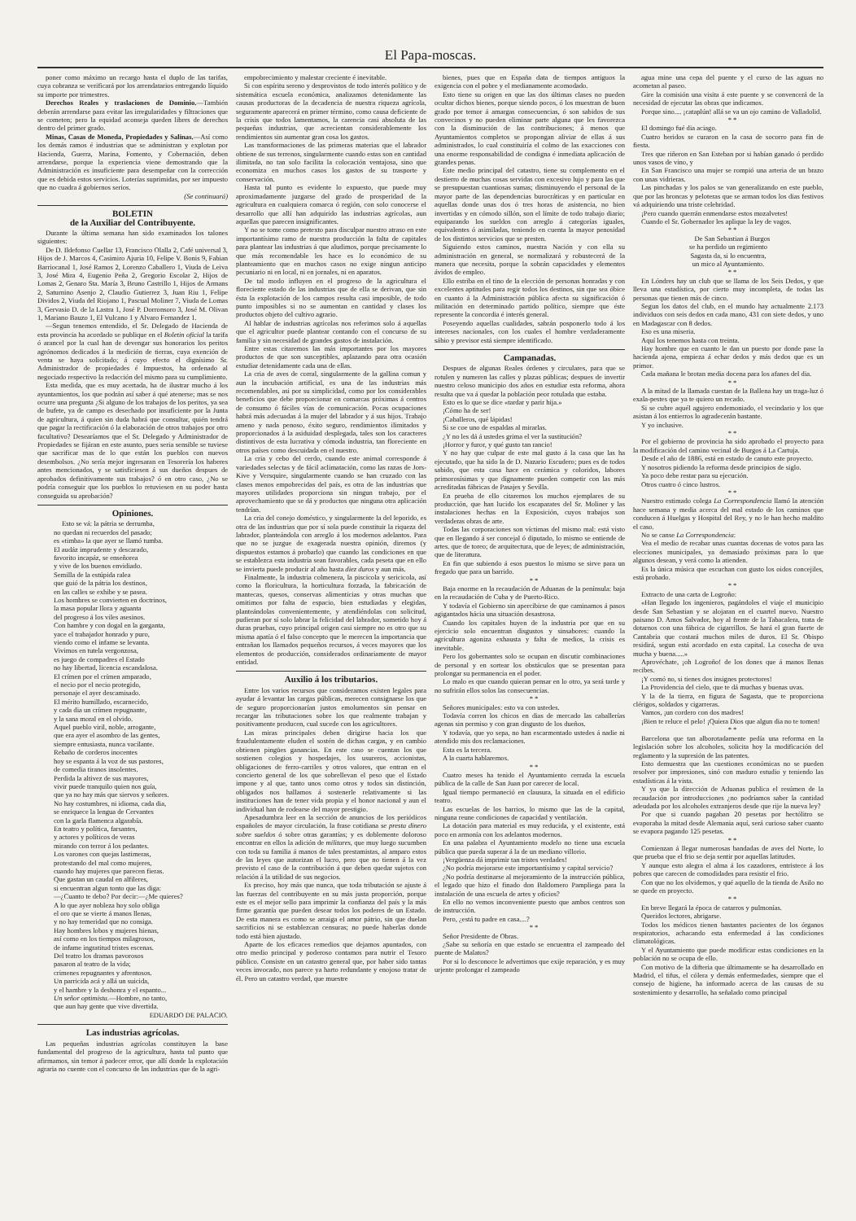El Papa-moscas.
poner como máximo un recargo hasta el duplo de las tarifas, cuya cobranza se verificará por los arrendatarios entregando líquido su importe por trimestres.
Derechos Reales y traslaciones de Dominio.—También deberán arrendarse para evitar las irregularidades y filtraciones que se cometen; pero la equidad aconseja queden libres de derechos dentro del primer grado.
Minas, Casas de Moneda, Propiedades y Salinas.—Así como los demás ramos é industrias que se administran y explotan por Hacienda, Guerra, Marina, Fomento, y Cobernación, deben arrendarse, porque la experiencia viene demostrando que la Administración es insuficiente para desempeñar con la corrección que es debida estos servicios. Loterías suprimidas, por ser impuesto que no cuadra á gobiernos serios.
(Se continuará)
BOLETIN
de la Auxiliar del Contribuyente.
Durante la última semana han sido examinados los talones siguientes:
De D. Ildefonso Cuellar 13, Francisco Olalla 2, Café universal 3, Hijos de J. Marcos 4, Casimiro Ajuria 10, Felipe V. Bonis 9, Fabian Barriocanal 1, José Ramos 2, Lorenzo Caballero 1, Viuda de Leiva 3, José Mira 4, Eugenio Peña 2, Gregorio Escolar 2, Hijos de Lomas 2, Genaro Sta. María 3, Bruno Castrillo 1, Hijos de Armans 2, Saturnino Asenjo 2, Claudio Gutierrez 3, Juan Riu 1, Felipe Dividos 2, Viuda del Riojano 1, Pascual Moliner 7, Viuda de Lomas 3, Gervasio D. de la Lastra 1, José P. Dorronsoro 3, José M. Olivan 1, Mariano Bauzo 1, El Vulcano 1 y Alvaro Fernandez 1.
—Segun tenemos entendido, el Sr. Delegado de Hacienda de esta provincia ha acordado se publique en el Boletin oficial la tarifa ó arancel por la cual han de devengar sus honorarios los peritos agrónomos dedicados á la medición de tierras, cuya exención de venta se haya solicitado; á cuyo efecto el dignísimo Sr. Administrador de propiedades é Impuestos, ha ordenado al negociado respectivo la redacción del mismo para su cumplimiento.
Esta medida, que es muy acertada, ha de ilustrar mucho á los ayuntamientos, los que podrán así saber á qué atenerse; mas se nos ocurre una pregunta ¿Si alguno de los trabajos de los peritos, ya sea de bufete, ya de campo es desechado por insuficiente por la Junta de agricultura, á quien sin duda habrá que consultar, quién tendrá que pagar la rectificación ó la elaboración de otros trabajos por otro facultativo? Desearíamos que el Sr. Delegado y Administrador de Propiedades se fijáran en este asunto, pues seria sensible se tuviese que sacrificar mas de lo que están los pueblos con nuevos desembolsos. ¿No sería mejor ingresaran en Tesorería los haberes antes mencionados, y se satisficiesen á sus dueños despues de aprobados definitivamente sus trabajos? ó en otro caso, ¿No se podría conseguir que los pueblos lo retuviesen en su poder hasta conseguida su aprobación?
Opiniones.
Esto se vá: la pátria se derrumba,
no quedan ni recuerdos del pasado;
es «timba» la que ayer se llamó tumba.
El audáz imprudente y descarado,
favorito incapáz, se enseñorea
y vive de los buenos envidiado.
Semilla de la estúpida ralea
que guió de la pátria los destinos,
en las calles se exhibe y se pasea.
Los hombres se convierten en doctrinos,
la masa popular llora y aguanta
del progreso á los viles asesinos.
Con hambre y con dogal en la garganta,
yace el trabajador honrado y puro,
viendo como el infame se levanta.
Vivimos en tutela vergonzosa,
es juego de compadres el Estado
no hay libertad, licencia escandalosa.
El crímen por el crímen amparado,
el necio por el necio protegido,
personaje el ayer descamisado.
El mérito humillado, escarnecido,
y cada dia un crímen repugnante,
y la sana moral en el olvido.
Aquel pueblo viril, noble, arrogante,
que era ayer el asombro de las gentes,
siempre entusiasta, nunca vacilante.
Rebaño de corderos inocentes
hoy se espanta á la voz de sus pastores,
de comedia tiranos insolentes.
Perdida la altivez de sus mayores,
vivir puede tranquilo quien nos guía,
que ya no hay más que siervos y señores.
No hay costumbres, ni idioma, cada dia,
se enriquece la lengua de Cervantes
con la garla flamenca algarabía.
En teatro y política, farsantes,
y actores y políticos de veras
mirando con terror á los pedantes.
Los varones con quejas lastimeras,
protestando del mal como mujeres,
cuando hay mujeres que parecen fieras.
Que gastan un caudal en alfileres,
si encuentran algun tonto que las diga:
—¿Cuanto te debo? Por decir:—¿Me quieres?
A lo que ayer nobleza hoy solo obliga
el oro que se vierte á manos llenas,
y no hay temeridad que no consiga.
Hay hombres lobos y mujeres hienas,
así como en los tiempos milagrosos,
de infame ingratitud tristes escenas.
Del teatro los dramas pavorosos
pasaron al teatro de la vida;
crimenes repugnantes y afrentosos.
Un parricida acá y allá un suicida,
y el hambre y la deshonra y el espanto...
Un señor optimista.—Hombre, no tanto,
que aun hay gente que vive divertida.
EDUARDO DE PALACIO.
Las industrias agrícolas.
Las pequeñas industrias agrícolas constituyen la base fundamental del progreso de la agricultura, hasta tal punto que afirmamos, sin temor á padecer error, que allí donde la explotación agraria no cuente con el concurso de las industrias que de la agri-
empobrecimiento y malestar creciente é inevitable.
Si con espíritu sereno y desprovistos de todo interés político y de sistemática escuela económica, analizamos detenidamente las causas productoras de la decadencia de nuestra riqueza agrícola, seguramente aparecerá en primer término, como causa deficiente de la crisis que todos lamentamos, la carencia casi absoluta de las pequeñas industrias, que acrecientan considerablemente los rendimientos sin aumentar gran cosa los gastos.
Las transformaciones de las primeras materias que el labrador obtiene de sus terrenos, singularmente cuando estas son en cantidad ilimitada, no tan solo facilita la colocación ventajosa, sino que economiza en muchos casos los gastos de su trasporte y conservación.
Hasta tal punto es evidente lo expuesto, que puede muy aproximadamente juzgarse del grado de prosperidad de la agricultura en cualquiera comarca ó región, con solo conocerse el desarrollo que allí han adquirido las industrias agrícolas, aun aquellas que parecen insignificantes.
Y no se tome como pretexto para disculpar nuestro atraso en este importantísimo ramo de nuestra producción la falta de capitales para plantear las industrias á que aludimos, porque precisamente lo que más recomendable les hace es lo económico de su planteamiento que en muchos casos no exige ningun anticipo pecuniario ni en local, ni en jornales, ni en aparatos.
De tal modo influyen en el progreso de la agricultura el floreciente estado de las industrias que de ella se derivan, que sin ésta la explotación de los campos resulta casi imposible, de todo punto imposibles si no se aumentan en cantidad y clases los productos objeto del cultivo agrario.
Al hablar de industrias agrícolas nos referimos solo á aquellas que el agricultor puede plantear contando con el concurso de su familia y sin necesidad de grandes gastos de instalación.
Entre estas citaremos las más importantes por los mayores productos de que son susceptibles, aplazando para otra ocasión estudiar detenidamente cada una de ellas.
La cria de aves de corral, singularmente de la gallina comun y aun la incubación artificial, es una de las industrias más recomendables, asi por su simplicidad, como por los considerables beneficios que debe proporcionar en comarcas próximas á centros de consumo ó fáciles vías de comunicación. Pocas ocupaciones habrá más adecuadas á la mujer del labrador y á sus hijos. Trabajo ameno y nada penoso, éxito seguro, rendimientos ilimitados y proporcionados á la asiduidad desplegada, tales son los caracteres distintivos de esta lucrativa y cómoda industria, tan floreciente en otros países como descuidada en el nuestro.
La cria y cebo del cerdo, cuando este animal corresponde á variedades selectas y de fácil aclimatación, como las razas de Jors-Kive y Versquire, singularmente cuando se han cruzado con las clases menos empobrecidas del país, es otra de las industrias que mayores utilidades proporciona sin ningun trabajo, por el aprovechamiento que se dá y productos que ninguna otra aplicación tendrían.
La cria del conejo doméstico, y singularmente la del leporido, es otra de las industrias que por sí sola puede constituir la riqueza del labrador, planteándola con arreglo á los modernos adelantos. Para que no se juzgue de exagerada nuestra opinión, diremos (y dispuestos estamos á probarlo) que cuando las condiciones en que se establezca esta industria sean favorables, cada peseta que en ello se invierta puede producir al año hasta diez duros y aun más.
Finalmente, la industria colmenera, la piscicola y sericicola, así como la floricultura, la horticultura forzada, la fabricación de mantecas, quesos, conservas alimenticias y otras muchas que omitimos por falta de espacio, bien estudiadas y elegidas, planteándolas convenientemente, y atendiéndolas con solicitud, pudieran por sí solo labrar la felicidad del labrador, sometido hoy á duras pruebas, cuyo principal origen casi siempre no es otro que su misma apatía ó el falso concepto que le merecen la importancia que entrañan los llamados pequeños recursos, á veces mayores que los elementos de producción, considerados ordinariamente de mayor entidad.
Auxilio á los tributarios.
Entre los varios recursos que consideramos existen legales para ayudar á levantar las cargas públicas, merecen consignarse los que de seguro proporcionarían justos emolumentos sin pensar en recargar las tributaciones sobre los que realmente trabajan y positivamente producen, cual sucede con los agricultores.
Las miras principales deben dirigirse hacia los que fraudulentamente eluden el sostén de dichas cargas, y en cambio obtienen pingües ganancias. En este caso se cuentan los que sostienen colegios y hospedajes, los usureros, accionistas, obligaciones de ferro-carriles y otros valores, que entran en el concierto general de los que sobrellevan el peso que el Estado impone y al que, tanto unos como otros y todos sin distinción, obligados nos hallamos á sostenerle relativamente si las instituciones han de tener vida propia y el honor nacional y aun el individual han de rodearse del mayor prestigio.
Apesadumbra leer en la sección de anuncios de los periódicos españoles de mayor circulación, la frase cotidiana se presta dinero sobre sueldos ó sobre otras garantías; y es doblemente doloroso encontrar en ellos la adición de militares, que muy luego sucumben con toda su familia á manos de tales prestamistas, al amparo estos de las leyes que autorizan el lucro, pero que no tienen á la vez previsto el caso de la contribución á que deben quedar sujetos con relación á la utilidad de sus negocios.
Es preciso, hoy más que nunca, que toda tributación se ajuste á las fuerzas del contribuyente en su más justa proporción, porque este es el mejor sello para imprimir la confianza del país y la más firme garantía que pueden desear todos los poderes de un Estado. De esta manera es como se arraiga el amor pátrio, sin que duelan sacrificios ni se establezcan censuras; no puede haberlas donde todo está bien ajustado.
Aparte de los eficaces remedios que dejamos apuntados, con otro medio principal y poderoso contamos para nutrir el Tesoro público. Consiste en un catastro general que, por haber sido tantas veces invocado, nos parece ya harto redundante y enojoso tratar de él. Pero un catastro verdad, que muestre
bienes, pues que en España data de tiempos antiguos la exigencia con el pobre y el medianamente acomodado.
Esto tiene su origen en que las dos últimas clases no pueden ocultar dichos bienes, porque siendo pocos, ó los muestran de buen grado por temor á amargas consecuencias, ó son sabidos de sus convecinos y no pueden eliminar parte alguna que les favorezca con la disminución de las contribuciones; á menos que Ayuntamientos completos se propongan aliviar de ellas á sus administrados, lo cual constituiría el colmo de las exacciones con una enorme responsabilidad de condigna é inmediata aplicación de grandes penas.
Este medio principal del catastro, tiene su complemento en el destierro de muchas cosas servidas con excesivo lujo y para las que se presupuestan cuantiosas sumas; disminuyendo el personal de la mayor parte de las dependencias burocráticas y en particular en aquellas donde unas dos ó tres horas de asistencia, no bien invertidas y en cómodo sillón, son el límite de todo trabajo diario; equiparando los sueldos con arreglo á categorías iguales, equivalentes ó asimiladas, teniendo en cuenta la mayor penosidad de los distintos servicios que se presten.
Siguiendo estos caminos, nuestra Nación y con ella su administración en general, se normalizará y robustecerá de la manera que necesita, porque la sobrán capacidades y elementos ávidos de empleo.
Ello estriba en el tino de la elección de personas honradas y con excelentes aptitudes para regir todos los destinos, sin que sea óbice en cuanto á la Administración pública afecta su significación ó militación en determinado partido político, siempre que éste represente la concordia é interés general.
Poseyendo aquellas cualidades, sabrán posponerlo todo á los intereses nacionales, con los cuales el hombre verdaderamente sábio y previsor está siempre identificado.
Campanadas.
Despues de algunas Reales órdenes y circulares, para que se rotulen y numeren las calles y plazas públicas; despues de invertir nuestro celoso municipio dos años en estudiar esta reforma, ahora resulta que va á quedar la población peor rotulada que estaba.
Esto es lo que se dice «tardar y parir hija.»
¡Cómo ha de ser!
¡Caballeros, qué lápidas!
Si se coe uno de espaldas al mirarlas.
¿Y no les dá á ustedes grima el ver la sustitución?
¡Horror y furor, y qué gusto tan rancio!
Y no hay que culpar de este mal gusto á la casa que las ha ejecutado, que ha sido la de D. Nazario Escudero; pues es de todos sabido, que esta casa hace en cerámica y coloridos, labores primorosísimas y que dignamente pueden competir con las más acreditadas fábricas de Pasajes y Sevilla.
En prueba de ello citaremos los muchos ejemplares de su producción, que han lucido los escaparates del Sr. Moliner y las instalaciones hechas en la Exposición, cuyos trabajos son verdaderas obras de arte.
Todas las corporaciones son víctimas del mismo mal: está visto que en llegando á ser concejal ó diputado, lo mismo se entiende de artes. que de toreo; de arquitectura, que de leyes; de administración, que de literatura.
En fin que subiendo á esos puestos lo mismo se sirve para un fregado que para un barrido.
* *
Baja enorme en la recaudación de Aduanas de la península: baja en la recaudación de Cuba y de Puerto-Rico.
Y todavía el Gobierno sin apercibirse de que caminamos á pasos agigantados hácia una situación desastrosa.
Cuando los capitales huyen de la industria por que en su ejercicio solo encuentran disgustos y sinsabores: cuando la agricultura agoniza exhausta y falta de medios, la crisis es inevitable.
Pero los gobernantes solo se ocupan en discutir combinaciones de personal y en sortear los obstáculos que se presentan para prolongar su permanencia en el poder.
Lo malo es que cuando quieran pensar en lo otro, ya será tarde y no sufrirán ellos solos las consecuencias.
* *
Señores municipales: esto va con ustedes.
Todavía corren los chicos en dias de mercado las caballerías agenas sin permiso y con gran disgusto de los dueños.
Y todavía, que yo sepa, no han escarmentado ustedes á nadie ni atendido mis dos reclamaciones.
Esta es la tercera.
A la cuarta hablaremos.
* *
Cuatro meses ha tenido el Ayuntamiento cerrada la escuela pública de la calle de San Juan por carecer de local.
Igual tiempo permaneció en clausura, la situada en el edificio teatro.
Las escuelas de los barrios, lo mismo que las de la capital, ninguna reune condiciones de capacidad y ventilación.
La dotación para material es muy reducida, y el existente, está poco en armonía con los adelantos modernos.
En una palabra el Ayuntamiento modelo no tiene una escuela pública que pueda superar á la de un mediano villorio.
¡Vergüenza dá imprimir tan tristes verdades!
¿No podría mejorarse este importantísimo y capital servicio?
¿No podría destinarse al mejoramiento de la instrucción pública, el legado que hizo el finado don Baldomero Pampliega para la instalación de una escuela de artes y oficios?
En ello no vemos inconveniente puesto que ambos centros son de instrucción.
Pero, ¿está tu padre en casa....?
* *
Señor Presidente de Obras.
¿Sabe su señoría en que estado se encuentra el zampeado del puente de Malatos?
Por si lo desconoce le advertimos que exije reparación, y es muy urjente prolongar el zampeado
agua mine una cepa del puente y el curso de las aguas no acometan al paseo.
Gire la comisión una visita á este puente y se convencerá de la necesidad de ejecutar las obras que indicamos.
Porque sino.... ¡cataplún! allá se va un ojo camino de Valladolid.
* *
El domingo fué dia aciago.
Cuatro heridos se curaron en la casa de socorro para fin de fiesta.
Tres que riñeron en San Esteban por si habían ganado ó perdido unos vasos de vino, y
En San Francisco una mujer se rompió una arteria de un brazo con unas vidrieras.
Las pinchadas y los palos se van generalizando en este pueblo, que por las broncas y peloteras que se arman todos los dias festivos vá adquiriendo una triste celebridad.
¡Pero cuando querrán enmendarse estos mozalvetes!
Cuando el Sr. Gobernador les aplique la ley de vagos.
* *
De San Sebastian á Burgos
se ha perdido un regimiento
Sagasta da, si lo encuentra,
un mico al Ayuntamiento.
* *
En Lóndres hay un club que se llama de los Seis Dedos, y que lleva una estadística, por cierto muy incompleta, de todas las personas que tienen más de cinco.
Segun los datos del club, en el mundo hay actualmente 2.173 individuos con seis dedos en cada mano, 431 con siete dedos, y uno en Madagascar con 8 dedos.
Eso es una miseria.
Aquí los tenemos hasta con treinta.
Hay hombre que en cuanto le dan un puesto por donde pase la hacienda ajena, empieza á echar dedos y más dedos que es un primor.
Cada mañana le brotan media docena para los afanes del dia.
* *
A la mitad de la llamada cuestan de la Ballena hay un traga-luz ó exala-pestes que ya te quiero un recado.
Si se cubre aquél agujero endemoniado, el vecindario y los que asistan á los entierros lo agradecerán bastante.
Y yo inclusive.
* *
Por el gobierno de provincia ha sido aprobado el proyecto para la modificación del camino vecinal de Burgos á La Cartuja.
Desde el año de 1886, está en estado de canuto este proyecto.
Y nosotros pidiendo la reforma desde principios de siglo.
Ya poco debe restar para su ejecución.
Otros cuatro ó cinco lustros.
* *
Nuestro estimado colega La Correspondencia llamó la atención hace semana y media acerca del mal estado de los caminos que conducen á Huelgas y Hospital del Rey, y no le han hecho maldito el caso.
No se canse La Correspondencia:
Vea el medio de recabar unas cuantas docenas de votos para las elecciones municipales, ya demasiado próximas para lo que algunos desean, y verá como la atienden.
Es la única música que escuchan con gusto los oidos concejiles, está probado.
* *
Extracto de una carta de Logroño:
«Han llegado los ingenieros, pagándoles el viaje el municipio desde San Sebastian y se alojaran en el cuartel nuevo. Nuestro paisano D. Amos Salvador, hoy al frente de la Tabacalera, trata de dotarnos con una fábrica de cigarrillos. Se hará el gran fuerte de Cantabria que costará muchos miles de duros. El Sr. Obispo residirá, segun está acordado en esta capital. La cosecha de uva mucha y buena.....»
Aprovéchate, ¡oh Logroño! de los dones que á manos llenas recibes.
¡Y comó no, si tienes dos insignes protectores!
La Providencia del cielo, que te dá muchas y buenas uvas.
Y la de la tierra, en figura de Sagasta, que te proporciona clérigos, soldados y cigarreras.
Vamos, ¡un cordero con dos madres!
¡Bien te reluce el pelo! ¡Quiera Dios que algun dia no te tomen!
* *
Barcelona que tan alborotadamente pedía una reforma en la legislación sobre los alcoholes, solicita hoy la modificación del reglamento y la supresión de las patentes.
Esto demuestra que las cuestiones económicas no se pueden resolver por impresiones, sinó con maduro estudio y teniendo las estadísticas á la vista.
Y ya que la dirección de Aduanas publica el resúmen de la recaudación por introducciones ¿no podríamos saber la cantidad adeudada por los alcoholes extranjeros desde que rije la nueva ley?
Por que si cuando pagaban 20 pesetas por hectólitro se evaporaba la mitad desde Alemania aquí, será curioso saber cuanto se evapora pagando 125 pesetas.
* *
Comienzan á llegar numerosas bandadas de aves del Norte, lo que prueba que el frio se deja sentir por aquellas latitudes.
Y aunque esto alegra el alma á los cazadores, entristece á los pobres que carecen de comodidades para resistir el frio.
Con que no los olvidemos, y qué aquello de la tienda de Asilo no se quede en proyecto.
* *
En breve llegará la época de catarros y pulmonías.
Queridos lectores, abrigarse.
Todos los médicos tienen bastantes pacientes de los órganos respiratorios, achacando esta enfermedad á las condiciones climatológicas.
Y el Ayuntamiento que puede modificar estas condiciones en la población no se ocupa de ello.
Con motivo de la difteria que últimamente se ha desarrollado en Madrid, el tifus, el cólera y demás enfermedades, siempre que el consejo de higiene, ha informado acerca de las causas de su sostenimiento y desarrollo, ha señalado como principal